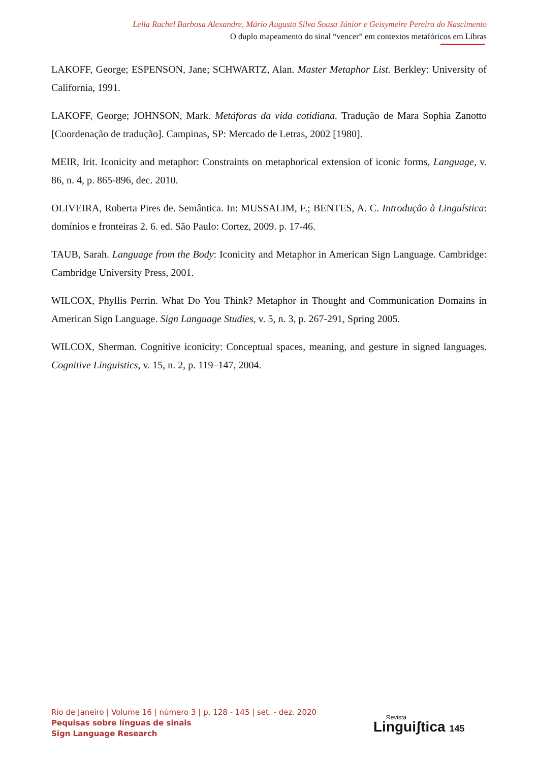Leila Rachel Barbosa Alexandre, Mário Augusto Silva Sousa Júnior e Geisymeire Pereira do Nascimento
O duplo mapeamento do sinal “vencer” em contextos metafóricos em Libras
LAKOFF, George; ESPENSON, Jane; SCHWARTZ, Alan. Master Metaphor List. Berkley: University of California, 1991.
LAKOFF, George; JOHNSON, Mark. Metáforas da vida cotidiana. Tradução de Mara Sophia Zanotto [Coordenação de tradução]. Campinas, SP: Mercado de Letras, 2002 [1980].
MEIR, Irit. Iconicity and metaphor: Constraints on metaphorical extension of iconic forms, Language, v. 86, n. 4, p. 865-896, dec. 2010.
OLIVEIRA, Roberta Pires de. Semântica. In: MUSSALIM, F.; BENTES, A. C. Introdução à Linguística: domínios e fronteiras 2. 6. ed. São Paulo: Cortez, 2009. p. 17-46.
TAUB, Sarah. Language from the Body: Iconicity and Metaphor in American Sign Language. Cambridge: Cambridge University Press, 2001.
WILCOX, Phyllis Perrin. What Do You Think? Metaphor in Thought and Communication Domains in American Sign Language. Sign Language Studies, v. 5, n. 3, p. 267-291, Spring 2005.
WILCOX, Sherman. Cognitive iconicity: Conceptual spaces, meaning, and gesture in signed languages. Cognitive Linguistics, v. 15, n. 2, p. 119–147, 2004.
Rio de Janeiro | Volume 16 | número 3 | p. 128 - 145 | set. - dez. 2020
Pequisas sobre línguas de sinais
Sign Language Research
Revista
Linguiʃtica 145